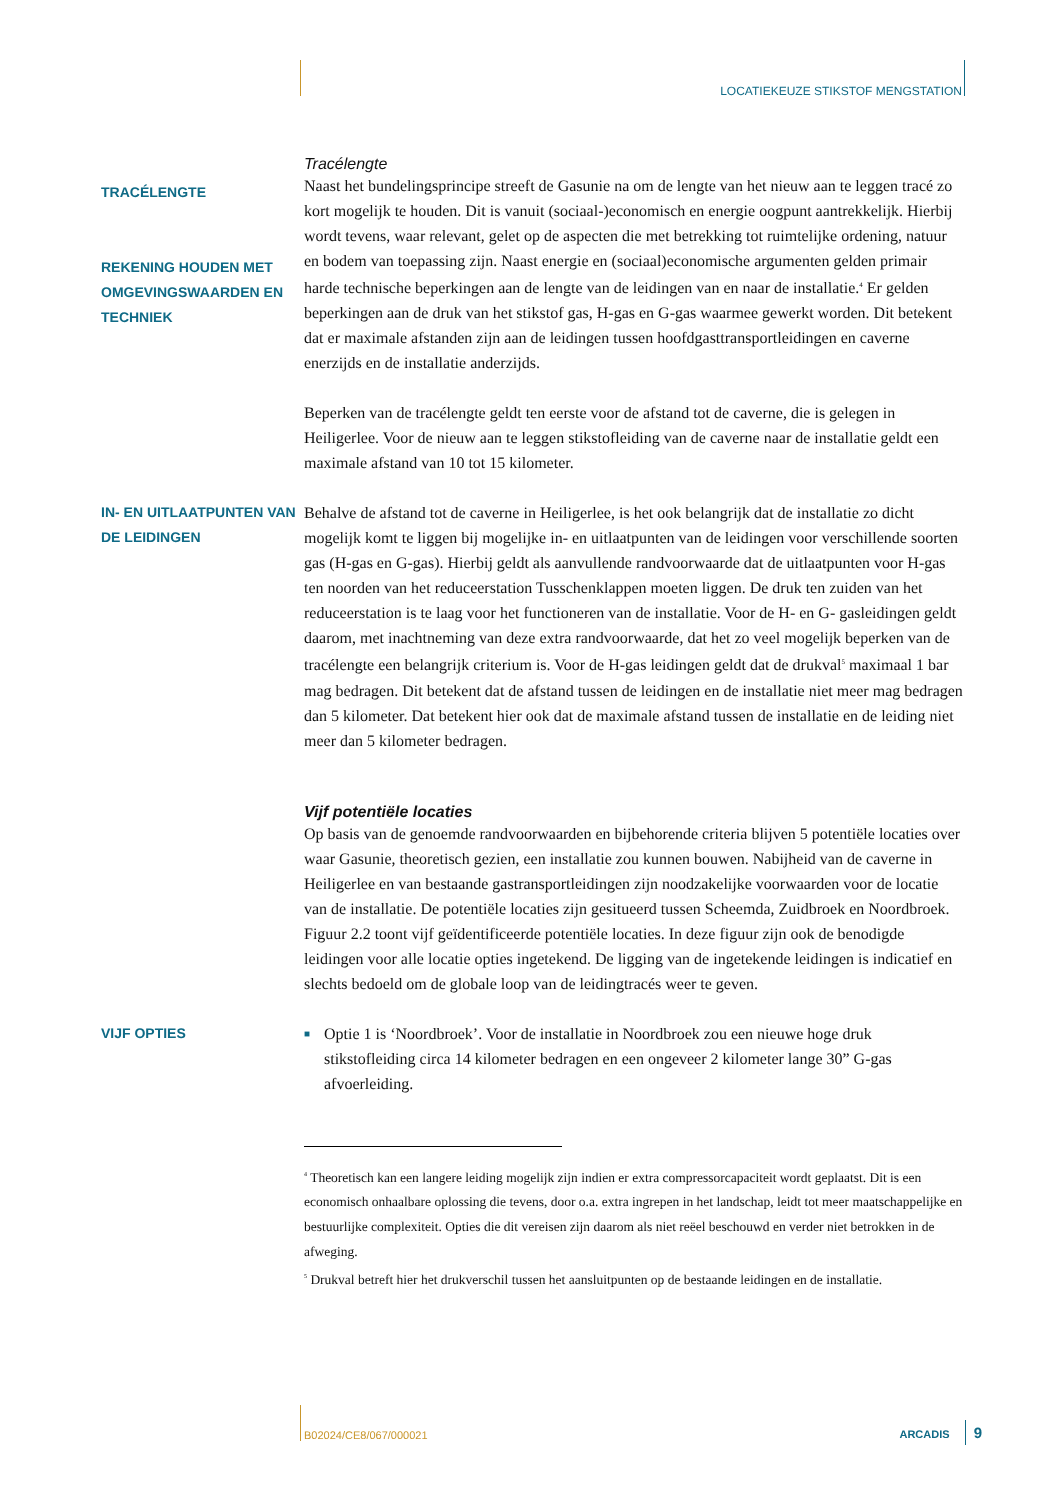LOCATIEKEUZE STIKSTOF MENGSTATION
TRACÉLENGTE
REKENING HOUDEN MET OMGEVINGSWAARDEN EN TECHNIEK
Tracélengte
Naast het bundelingsprincipe streeft de Gasunie na om de lengte van het nieuw aan te leggen tracé zo kort mogelijk te houden. Dit is vanuit (sociaal-)economisch en energie oogpunt aantrekkelijk. Hierbij wordt tevens, waar relevant, gelet op de aspecten die met betrekking tot ruimtelijke ordening, natuur en bodem van toepassing zijn. Naast energie en (sociaal)economische argumenten gelden primair harde technische beperkingen aan de lengte van de leidingen van en naar de installatie.<sup>4</sup> Er gelden beperkingen aan de druk van het stikstof gas, H-gas en G-gas waarmee gewerkt worden. Dit betekent dat er maximale afstanden zijn aan de leidingen tussen hoofdgasttransportleidingen en caverne enerzijds en de installatie anderzijds.
Beperken van de tracélengte geldt ten eerste voor de afstand tot de caverne, die is gelegen in Heiligerlee. Voor de nieuw aan te leggen stikstofleiding van de caverne naar de installatie geldt een maximale afstand van 10 tot 15 kilometer.
IN- EN UITLAATPUNTEN VAN DE LEIDINGEN
Behalve de afstand tot de caverne in Heiligerlee, is het ook belangrijk dat de installatie zo dicht mogelijk komt te liggen bij mogelijke in- en uitlaatpunten van de leidingen voor verschillende soorten gas (H-gas en G-gas). Hierbij geldt als aanvullende randvoorwaarde dat de uitlaatpunten voor H-gas ten noorden van het reduceerstation Tusschenklappen moeten liggen. De druk ten zuiden van het reduceerstation is te laag voor het functioneren van de installatie. Voor de H- en G- gasleidingen geldt daarom, met inachtneming van deze extra randvoorwaarde, dat het zo veel mogelijk beperken van de tracélengte een belangrijk criterium is. Voor de H-gas leidingen geldt dat de drukval<sup>5</sup> maximaal 1 bar mag bedragen. Dit betekent dat de afstand tussen de leidingen en de installatie niet meer mag bedragen dan 5 kilometer. Dat betekent hier ook dat de maximale afstand tussen de installatie en de leiding niet meer dan 5 kilometer bedragen.
Vijf potentiële locaties
Op basis van de genoemde randvoorwaarden en bijbehorende criteria blijven 5 potentiële locaties over waar Gasunie, theoretisch gezien, een installatie zou kunnen bouwen. Nabijheid van de caverne in Heiligerlee en van bestaande gastransportleidingen zijn noodzakelijke voorwaarden voor de locatie van de installatie. De potentiële locaties zijn gesitueerd tussen Scheemda, Zuidbroek en Noordbroek. Figuur 2.2 toont vijf geïdentificeerde potentiële locaties. In deze figuur zijn ook de benodigde leidingen voor alle locatie opties ingetekend. De ligging van de ingetekende leidingen is indicatief en slechts bedoeld om de globale loop van de leidingtracés weer te geven.
VIJF OPTIES
■
Optie 1 is ‘Noordbroek’. Voor de installatie in Noordbroek zou een nieuwe hoge druk stikstofleiding circa 14 kilometer bedragen en een ongeveer 2 kilometer lange 30” G-gas afvoerleiding.
<sup>4</sup> Theoretisch kan een langere leiding mogelijk zijn indien er extra compressorcapaciteit wordt geplaatst. Dit is een economisch onhaalbare oplossing die tevens, door o.a. extra ingrepen in het landschap, leidt tot meer maatschappelijke en bestuurlijke complexiteit. Opties die dit vereisen zijn daarom als niet reëel beschouwd en verder niet betrokken in de afweging.
<sup>5</sup> Drukval betreft hier het drukverschil tussen het aansluitpunten op de bestaande leidingen en de installatie.
B02024/CE8/067/000021 ARCADIS 9